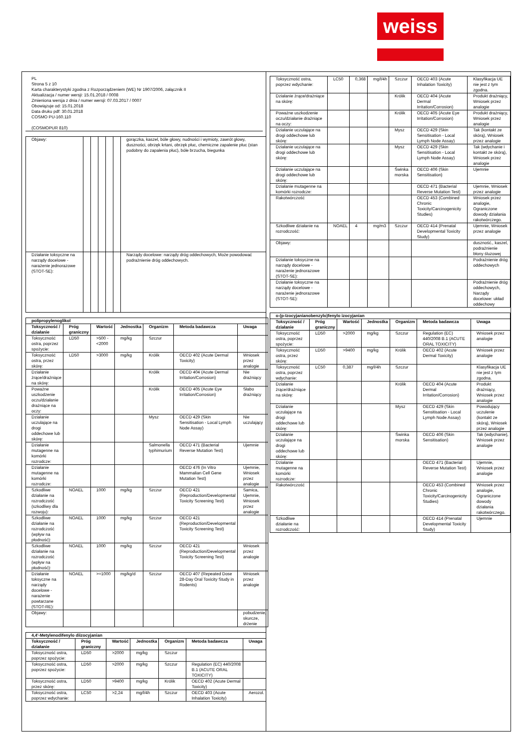weiss
PL
Strona 5 z 10
Karta charakterystyki zgodna z Rozporządzeniem (WE) Nr 1907/2006, załącznik II
Aktualizacja / numer wersji: 15.01.2018 / 0008
Zmieniona wersja z dnia / numer wersji: 07.03.2017 / 0007
Obowiązuje od: 15.01.2018
Data druku pdf: 30.01.2018
COSMO PU-160.110
(COSMOPUR 810)
| Objawy: | | | | | | gorączka, kaszel, bóle głowy, nudności i wymioty, zawrót głowy, duszności, obrzęk krtani, obrzęk płuc, chemiczne zapalenie płuc (stan podobny do zapalenia płuc), bóle brzucha, biegunka |
| Działanie toksyczne na narządy docelowe - narażenie jednorazowe (STOT-SE): | | | | | | Narządy docelowe: narządy dróg oddechowych, Może powodować podrażnienie dróg oddechowych. |
| polipropylenoglikol | | | | | | |
| Toksyczność / działanie | Próg graniczny | Wartość | Jednostka | Organizm | Metoda badawcza | Uwaga |
| Toksyczność ostra, poprzez spożycie: | LD50 | >500 - <2000 | mg/kg | Szczur | | |
| Toksyczność ostra, przez skórę: | LD50 | >3000 | mg/kg | Królik | OECD 402 (Acute Dermal Toxicity) | Wniosek przez analogie |
| Działanie żrące/drażniące na skórę: | | | | Królik | OECD 404 (Acute Dermal Irritation/Corrosion) | Nie drażniący |
| Poważne uszkodzenie oczu/działanie drażniące na oczy: | | | | Królik | OECD 405 (Acute Eye Irritation/Corrosion) | Słabo drażniący |
| Działanie uczulające na drogi oddechowe lub skórę: | | | | Mysz | OECD 429 (Skin Sensitisation - Local Lymph Node Assay) | Nie uczulający |
| Działanie mutagenne na komórki rozrodcze: | | | | Salmonella typhimurium | OECD 471 (Bacterial Reverse Mutation Test) | Ujemnie |
| Działanie mutagenne na komórki rozrodcze: | | | | | OECD 476 (In Vitro Mammalian Cell Gene Mutation Test) | Ujemnie, Wniosek przez analogie |
| Szkodliwe działanie na rozrodczość (szkodliwy dla rozwoju): | NOAEL | 1000 | mg/kg | Szczur | OECD 421 (Reproduction/Developmental Toxicity Screening Test) | Samica, Ujemnie, Wniosek przez analogie |
| Szkodliwe działanie na rozrodczość (wpływ na płodność): | NOAEL | 1000 | mg/kg | Szczur | OECD 421 (Reproduction/Developmental Toxicity Screening Test) | |
| Szkodliwe działanie na rozrodczość (wpływ na płodność): | NOAEL | 1000 | mg/kg | Szczur | OECD 421 (Reproduction/Developmental Toxicity Screening Test) | Wniosek przez analogie |
| Działanie toksyczne na narządy docelowe - narażenie powtarzane (STOT-RE): | NOAEL | >=1000 | mg/kg/d | Szczur | OECD 407 (Repeated Dose 28-Day Oral Toxicity Study in Rodents) | Wniosek przez analogie |
| Objawy: | | | | | | pobudzenie, skurcze, drżenie |
| 4,4'-Metylenodifenylo diizocyjanian | | | | | | |
| Toksyczność / działanie | Próg graniczny | Wartość | Jednostka | Organizm | Metoda badawcza | Uwaga |
| Toksyczność ostra, poprzez spożycie: | LD50 | >2000 | mg/kg | Szczur | | |
| Toksyczność ostra, poprzez spożycie: | LD50 | >2000 | mg/kg | Szczur | Regulation (EC) 440/2008 B.1 (ACUTE ORAL TOXICITY) | |
| Toksyczność ostra, przez skórę: | LD50 | >9400 | mg/kg | Królik | OECD 402 (Acute Dermal Toxicity) | |
| Toksyczność ostra, poprzez wdychanie: | LC50 | >2,24 | mg/l/4h | Szczur | OECD 403 (Acute Inhalation Toxicity) | Aerozol. |
| Toksyczność ostra, poprzez wdychanie: | LC50 | 0,368 | mg/l/4h | Szczur | OECD 403 (Acute Inhalation Toxicity) | Klasyfikacja UE nie jest z tym zgodna. |
| Działanie żrące/drażniące na skórę: | | | | Królik | OECD 404 (Acute Dermal Irritation/Corrosion) | Produkt drażniący, Wniosek przez analogie |
| Poważne uszkodzenie oczu/działanie drażniące na oczy: | | | | Królik | OECD 405 (Acute Eye Irritation/Corrosion) | Produkt drażniący, Wniosek przez analogie |
| Działanie uczulające na drogi oddechowe lub skórę: | | | | Mysz | OECD 429 (Skin Sensitisation - Local Lymph Node Assay) | Tak (kontakt ze skórą), Wniosek przez analogie |
| Działanie uczulające na drogi oddechowe lub skórę: | | | | Mysz | OECD 429 (Skin Sensitisation - Local Lymph Node Assay) | Tak (wdychanie i kontakt ze skórą), Wniosek przez analogie |
| Działanie uczulające na drogi oddechowe lub skórę: | | | | Świnka morska | OECD 406 (Skin Sensitisation) | Ujemnie |
| Działanie mutagenne na komórki rozrodcze: | | | | | OECD 471 (Bacterial Reverse Mutation Test) | Ujemnie, Wniosek przez analogie |
| Rakotwórczość | | | | | OECD 453 (Combined Chronic Toxicity/Carcinogenicity Studies) | Wniosek przez analogie, Ograniczone dowody działania rakotwórczego. |
| Szkodliwe działanie na rozrodczość: | NOAEL | 4 | mg/m3 | Szczur | OECD 414 (Prenatal Developmental Toxicity Study) | Ujemnie, Wniosek przez analogie |
| Objawy: | | | | | | duszność., kaszel, podrażnienie błony śluzowej |
| Działanie toksyczne na narządy docelowe - narażenie jednorazowe (STOT-SE): | | | | | | Podrażnienie dróg oddechowych |
| Działanie toksyczne na narządy docelowe - narażenie jednorazowe (STOT-SE): | | | | | | Podrażnienie dróg oddechowych, Narządy docelowe: układ oddechowy |
| o-(p-Izocyjanianobenzylo)fenylo izocyjanian | | | | | | |
| Toksyczność / działanie | Próg graniczny | Wartość | Jednostka | Organizm | Metoda badawcza | Uwaga |
| Toksyczność ostra, poprzez spożycie: | LD50 | >2000 | mg/kg | Szczur | Regulation (EC) 440/2008 B.1 (ACUTE ORAL TOXICITY) | Wniosek przez analogie |
| Toksyczność ostra, przez skórę: | LD50 | >9400 | mg/kg | Królik | OECD 402 (Acute Dermal Toxicity) | Wniosek przez analogie |
| Toksyczność ostra, poprzez wdychanie: | LC50 | 0,387 | mg/l/4h | Szczur | | Klasyfikacja UE nie jest z tym zgodna. |
| Działanie żrące/drażniące na skórę: | | | | Królik | OECD 404 (Acute Dermal Irritation/Corrosion) | Produkt drażniący, Wniosek przez analogie |
| Działanie uczulające na drogi oddechowe lub skórę: | | | | Mysz | OECD 429 (Skin Sensitisation - Local Lymph Node Assay) | Powodujący uczulenie (kontakt ze skórą), Wniosek przez analogie |
| Działanie uczulające na drogi oddechowe lub skórę: | | | | Świnka morska | OECD 406 (Skin Sensitisation) | Tak (wdychanie), Wniosek przez analogie |
| Działanie mutagenne na komórki rozrodcze: | | | | | OECD 471 (Bacterial Reverse Mutation Test) | Ujemnie, Wniosek przez analogie |
| Rakotwórczość | | | | | OECD 453 (Combined Chronic Toxicity/Carcinogenicity Studies) | Wniosek przez analogie, Ograniczone dowody działania rakotwórczego. |
| Szkodliwe działanie na rozrodczość: | | | | | OECD 414 (Prenatal Developmental Toxicity Study) | Ujemnie |